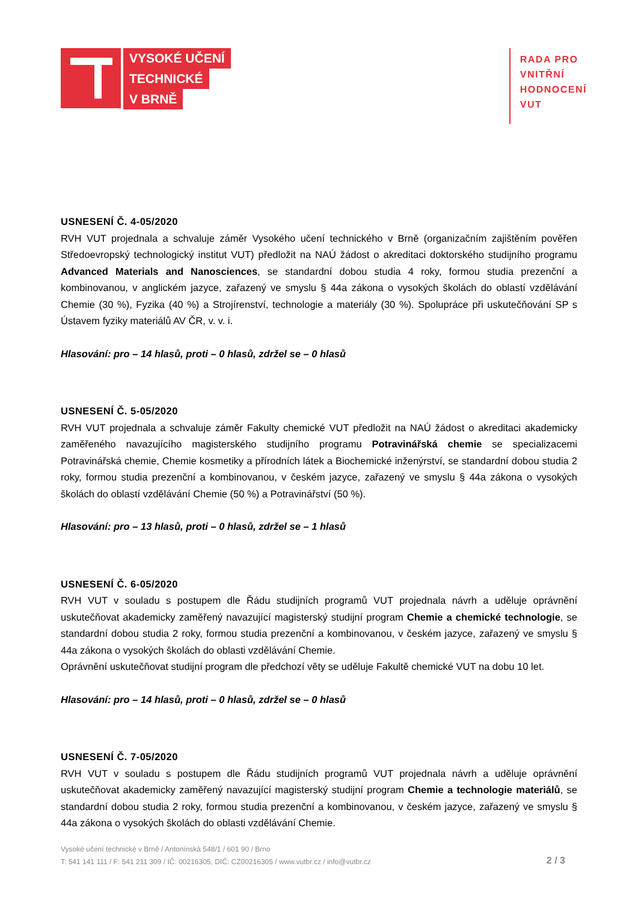VYSOKÉ UČENÍ
TECHNICKÉ
V BRNĚ
RADA PRO
VNITŘNÍ
HODNOCENÍ
VUT
USNESENÍ Č. 4-05/2020
RVH VUT projednala a schvaluje záměr Vysokého učení technického v Brně (organizačním zajištěním pověřen Středoevropský technologický institut VUT) předložit na NAÚ žádost o akreditaci doktorského studijního programu Advanced Materials and Nanosciences, se standardní dobou studia 4 roky, formou studia prezenční a kombinovanou, v anglickém jazyce, zařazený ve smyslu § 44a zákona o vysokých školách do oblastí vzdělávání Chemie (30 %), Fyzika (40 %) a Strojírenství, technologie a materiály (30 %). Spolupráce při uskutečňování SP s Ústavem fyziky materiálů AV ČR, v. v. i.
Hlasování: pro – 14 hlasů, proti – 0 hlasů, zdržel se – 0 hlasů
USNESENÍ Č. 5-05/2020
RVH VUT projednala a schvaluje záměr Fakulty chemické VUT předložit na NAÚ žádost o akreditaci akademicky zaměřeného navazujícího magisterského studijního programu Potravinářská chemie se specializacemi Potravinářská chemie, Chemie kosmetiky a přírodních látek a Biochemické inženýrství, se standardní dobou studia 2 roky, formou studia prezenční a kombinovanou, v českém jazyce, zařazený ve smyslu § 44a zákona o vysokých školách do oblastí vzdělávání Chemie (50 %) a Potravinářství (50 %).
Hlasování: pro – 13 hlasů, proti – 0 hlasů, zdržel se – 1 hlasů
USNESENÍ Č. 6-05/2020
RVH VUT v souladu s postupem dle Řádu studijních programů VUT projednala návrh a uděluje oprávnění uskutečňovat akademicky zaměřený navazující magisterský studijní program Chemie a chemické technologie, se standardní dobou studia 2 roky, formou studia prezenční a kombinovanou, v českém jazyce, zařazený ve smyslu § 44a zákona o vysokých školách do oblasti vzdělávání Chemie.
Oprávnění uskutečňovat studijní program dle předchozí věty se uděluje Fakultě chemické VUT na dobu 10 let.
Hlasování: pro – 14 hlasů, proti – 0 hlasů, zdržel se – 0 hlasů
USNESENÍ Č. 7-05/2020
RVH VUT v souladu s postupem dle Řádu studijních programů VUT projednala návrh a uděluje oprávnění uskutečňovat akademicky zaměřený navazující magisterský studijní program Chemie a technologie materiálů, se standardní dobou studia 2 roky, formou studia prezenční a kombinovanou, v českém jazyce, zařazený ve smyslu § 44a zákona o vysokých školách do oblasti vzdělávání Chemie.
Vysoké učení technické v Brně / Antonínská 548/1 / 601 90 / Brno
T: 541 141 111 / F: 541 211 309 / IČ: 00216305, DIČ: CZ00216305 / www.vutbr.cz / info@vutbr.cz
2 / 3